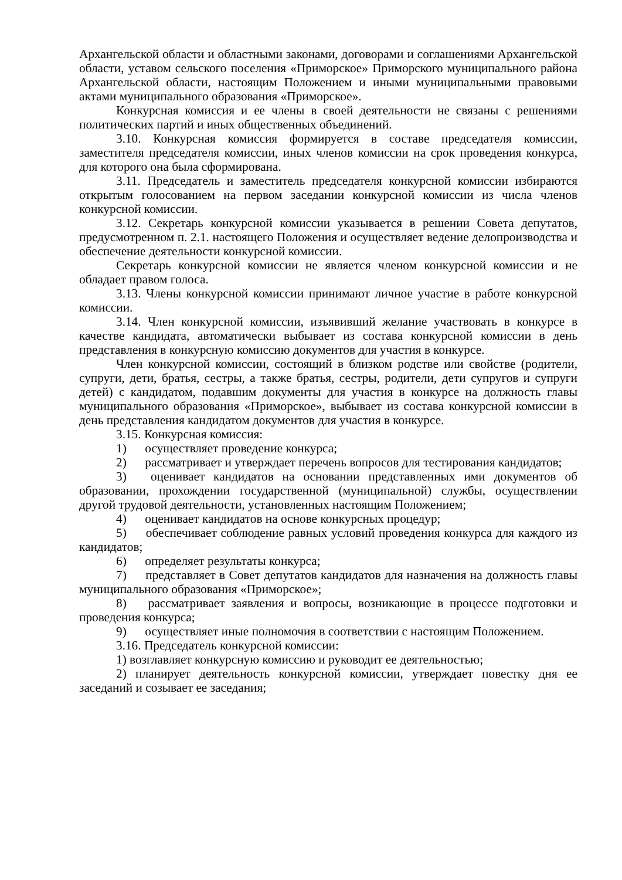Архангельской области и областными законами, договорами и соглашениями Архангельской области, уставом сельского поселения «Приморское» Приморского муниципального района Архангельской области, настоящим Положением и иными муниципальными правовыми актами муниципального образования «Приморское».
Конкурсная комиссия и ее члены в своей деятельности не связаны с решениями политических партий и иных общественных объединений.
3.10. Конкурсная комиссия формируется в составе председателя комиссии, заместителя председателя комиссии, иных членов комиссии на срок проведения конкурса, для которого она была сформирована.
3.11. Председатель и заместитель председателя конкурсной комиссии избираются открытым голосованием на первом заседании конкурсной комиссии из числа членов конкурсной комиссии.
3.12. Секретарь конкурсной комиссии указывается в решении Совета депутатов, предусмотренном п. 2.1. настоящего Положения и осуществляет ведение делопроизводства и обеспечение деятельности конкурсной комиссии.
Секретарь конкурсной комиссии не является членом конкурсной комиссии и не обладает правом голоса.
3.13. Члены конкурсной комиссии принимают личное участие в работе конкурсной комиссии.
3.14. Член конкурсной комиссии, изъявивший желание участвовать в конкурсе в качестве кандидата, автоматически выбывает из состава конкурсной комиссии в день представления в конкурсную комиссию документов для участия в конкурсе.
Член конкурсной комиссии, состоящий в близком родстве или свойстве (родители, супруги, дети, братья, сестры, а также братья, сестры, родители, дети супругов и супруги детей) с кандидатом, подавшим документы для участия в конкурсе на должность главы муниципального образования «Приморское», выбывает из состава конкурсной комиссии в день представления кандидатом документов для участия в конкурсе.
3.15. Конкурсная комиссия:
1) осуществляет проведение конкурса;
2) рассматривает и утверждает перечень вопросов для тестирования кандидатов;
3) оценивает кандидатов на основании представленных ими документов об образовании, прохождении государственной (муниципальной) службы, осуществлении другой трудовой деятельности, установленных настоящим Положением;
4) оценивает кандидатов на основе конкурсных процедур;
5) обеспечивает соблюдение равных условий проведения конкурса для каждого из кандидатов;
6) определяет результаты конкурса;
7) представляет в Совет депутатов кандидатов для назначения на должность главы муниципального образования «Приморское»;
8) рассматривает заявления и вопросы, возникающие в процессе подготовки и проведения конкурса;
9) осуществляет иные полномочия в соответствии с настоящим Положением.
3.16. Председатель конкурсной комиссии:
1) возглавляет конкурсную комиссию и руководит ее деятельностью;
2) планирует деятельность конкурсной комиссии, утверждает повестку дня ее заседаний и созывает ее заседания;